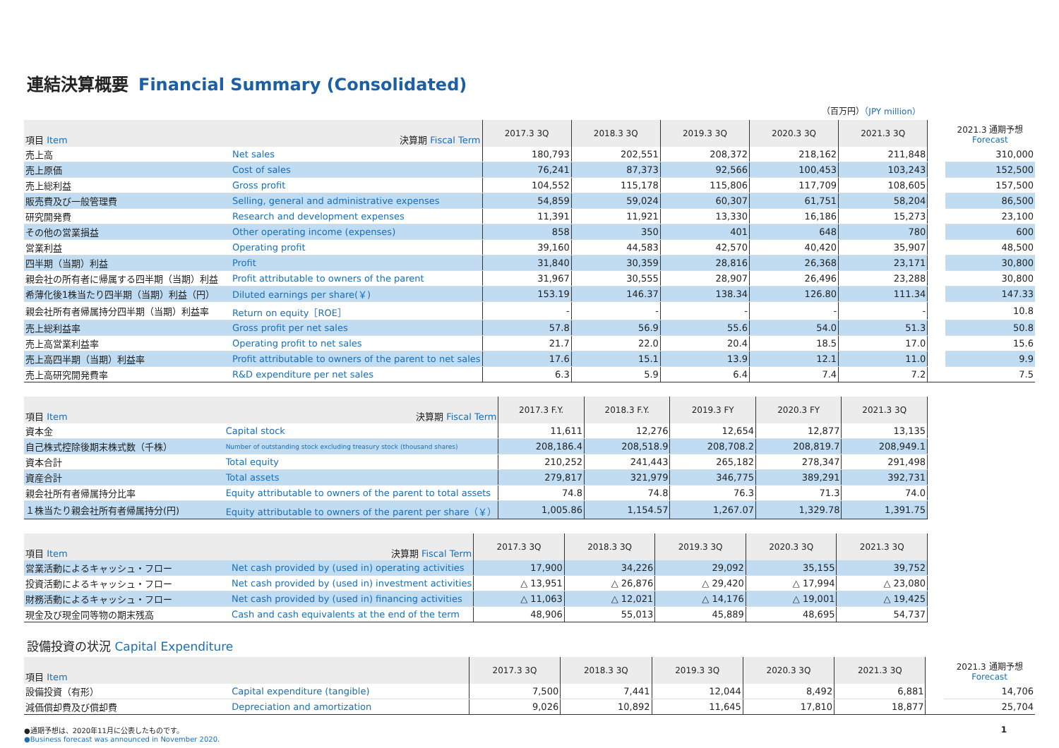連結決算概要 Financial Summary (Consolidated)
（百万円）（JPY million）
| 項目 Item 決算期 Fiscal Term | | 2017.3 3Q | 2018.3 3Q | 2019.3 3Q | 2020.3 3Q | 2021.3 3Q | | 2021.3 通期予想 Forecast |
| --- | --- | --- | --- | --- | --- | --- | --- | --- |
| 売上高 | Net sales | 180,793 | 202,551 | 208,372 | 218,162 | 211,848 | | 310,000 |
| 売上原価 | Cost of sales | 76,241 | 87,373 | 92,566 | 100,453 | 103,243 | | 152,500 |
| 売上総利益 | Gross profit | 104,552 | 115,178 | 115,806 | 117,709 | 108,605 | | 157,500 |
| 販売費及び一般管理費 | Selling, general and administrative expenses | 54,859 | 59,024 | 60,307 | 61,751 | 58,204 | | 86,500 |
| 研究開発費 | Research and development expenses | 11,391 | 11,921 | 13,330 | 16,186 | 15,273 | | 23,100 |
| その他の営業損益 | Other operating income (expenses) | 858 | 350 | 401 | 648 | 780 | | 600 |
| 営業利益 | Operating profit | 39,160 | 44,583 | 42,570 | 40,420 | 35,907 | | 48,500 |
| 四半期（当期）利益 | Profit | 31,840 | 30,359 | 28,816 | 26,368 | 23,171 | | 30,800 |
| 親会社の所有者に帰属する四半期（当期）利益 | Profit attributable to owners of the parent | 31,967 | 30,555 | 28,907 | 26,496 | 23,288 | | 30,800 |
| 希薄化後1株当たり四半期（当期）利益（円） | Diluted earnings per share(￥) | 153.19 | 146.37 | 138.34 | 126.80 | 111.34 | | 147.33 |
| 親会社所有者帰属持分四半期（当期）利益率 | Return on equity［ROE］ | - | - | - | - | - | | 10.8 |
| 売上総利益率 | Gross profit per net sales | 57.8 | 56.9 | 55.6 | 54.0 | 51.3 | | 50.8 |
| 売上高営業利益率 | Operating profit to net sales | 21.7 | 22.0 | 20.4 | 18.5 | 17.0 | | 15.6 |
| 売上高四半期（当期）利益率 | Profit attributable to owners of the parent to net sales | 17.6 | 15.1 | 13.9 | 12.1 | 11.0 | | 9.9 |
| 売上高研究開発費率 | R&D expenditure per net sales | 6.3 | 5.9 | 6.4 | 7.4 | 7.2 | | 7.5 |
| 項目 Item 決算期 Fiscal Term | | 2017.3 F.Y. | 2018.3 F.Y. | 2019.3 FY | 2020.3 FY | 2021.3 3Q |
| --- | --- | --- | --- | --- | --- | --- |
| 資本金 | Capital stock | 11,611 | 12,276 | 12,654 | 12,877 | 13,135 |
| 自己株式控除後期末株式数（千株） | Number of outstanding stock excluding treasury stock (thousand shares) | 208,186.4 | 208,518.9 | 208,708.2 | 208,819.7 | 208,949.1 |
| 資本合計 | Total equity | 210,252 | 241,443 | 265,182 | 278,347 | 291,498 |
| 資産合計 | Total assets | 279,817 | 321,979 | 346,775 | 389,291 | 392,731 |
| 親会社所有者帰属持分比率 | Equity attributable to owners of the parent to total assets | 74.8 | 74.8 | 76.3 | 71.3 | 74.0 |
| １株当たり親会社所有者帰属持分(円) | Equity attributable to owners of the parent per share（￥） | 1,005.86 | 1,154.57 | 1,267.07 | 1,329.78 | 1,391.75 |
| 項目 Item 決算期 Fiscal Term | | 2017.3 3Q | 2018.3 3Q | 2019.3 3Q | 2020.3 3Q | 2021.3 3Q |
| --- | --- | --- | --- | --- | --- | --- |
| 営業活動によるキャッシュ・フロー | Net cash provided by (used in) operating activities | 17,900 | 34,226 | 29,092 | 35,155 | 39,752 |
| 投資活動によるキャッシュ・フロー | Net cash provided by (used in) investment activities | △ 13,951 | △ 26,876 | △ 29,420 | △ 17,994 | △ 23,080 |
| 財務活動によるキャッシュ・フロー | Net cash provided by (used in) financing activities | △ 11,063 | △ 12,021 | △ 14,176 | △ 19,001 | △ 19,425 |
| 現金及び現金同等物の期末残高 | Cash and cash equivalents at the end of the term | 48,906 | 55,013 | 45,889 | 48,695 | 54,737 |
設備投資の状況 Capital Expenditure
| 項目 Item | | 2017.3 3Q | 2018.3 3Q | 2019.3 3Q | 2020.3 3Q | 2021.3 3Q | | 2021.3 通期予想 Forecast |
| --- | --- | --- | --- | --- | --- | --- | --- | --- |
| 設備投資（有形） | Capital expenditure (tangible) | 7,500 | 7,441 | 12,044 | 8,492 | 6,881 | | 14,706 |
| 減価償却費及び償却費 | Depreciation and amortization | 9,026 | 10,892 | 11,645 | 17,810 | 18,877 | | 25,704 |
●通期予想は、2020年11月に公表したものです。 1
●Business forecast was announced in November 2020.